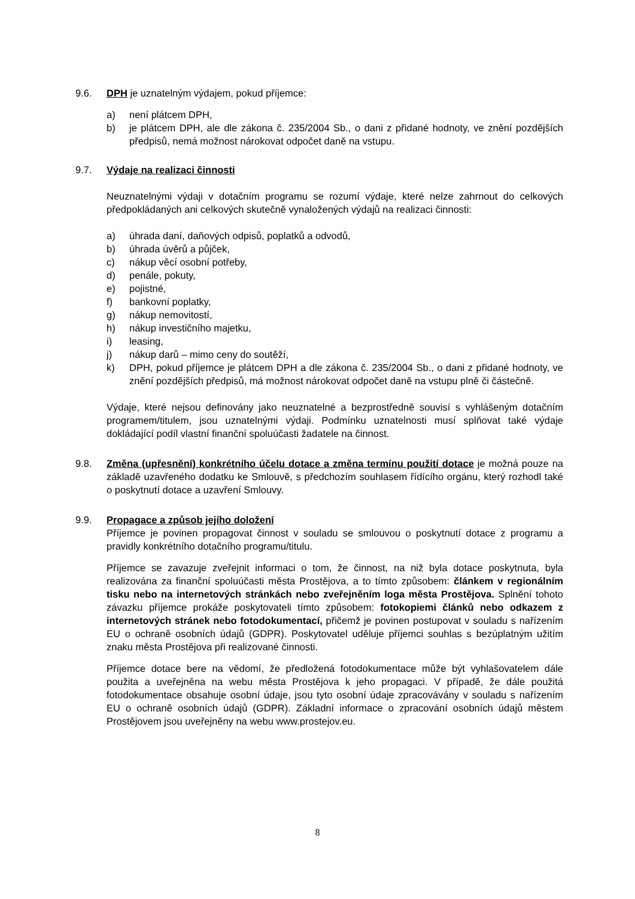9.6. DPH je uznatelným výdajem, pokud příjemce:
a) není plátcem DPH,
b) je plátcem DPH, ale dle zákona č. 235/2004 Sb., o dani z přidané hodnoty, ve znění pozdějších předpisů, nemá možnost nárokovat odpočet daně na vstupu.
9.7. Výdaje na realizaci činnosti
Neuznatelnými výdaji v dotačním programu se rozumí výdaje, které nelze zahrnout do celkových předpokládaných ani celkových skutečně vynaložených výdajů na realizaci činnosti:
a) úhrada daní, daňových odpisů, poplatků a odvodů,
b) úhrada úvěrů a půjček,
c) nákup věcí osobní potřeby,
d) penále, pokuty,
e) pojistné,
f) bankovní poplatky,
g) nákup nemovitostí,
h) nákup investičního majetku,
i) leasing,
j) nákup darů – mimo ceny do soutěží,
k) DPH, pokud příjemce je plátcem DPH a dle zákona č. 235/2004 Sb., o dani z přidané hodnoty, ve znění pozdějších předpisů, má možnost nárokovat odpočet daně na vstupu plně či částečně.
Výdaje, které nejsou definovány jako neuznatelné a bezprostředně souvisí s vyhlášeným dotačním programem/titulem, jsou uznatelnými výdaji. Podmínku uznatelnosti musí splňovat také výdaje dokládající podíl vlastní finanční spoluúčasti žadatele na činnost.
9.8. Změna (upřesnění) konkrétního účelu dotace a změna termínu použití dotace je možná pouze na základě uzavřeného dodatku ke Smlouvě, s předchozím souhlasem řídícího orgánu, který rozhodl také o poskytnutí dotace a uzavření Smlouvy.
9.9. Propagace a způsob jejího doložení
Příjemce je povinen propagovat činnost v souladu se smlouvou o poskytnutí dotace z programu a pravidly konkrétního dotačního programu/titulu.
Příjemce se zavazuje zveřejnit informaci o tom, že činnost, na niž byla dotace poskytnuta, byla realizována za finanční spoluúčasti města Prostějova, a to tímto způsobem: článkem v regionálním tisku nebo na internetových stránkách nebo zveřejněním loga města Prostějova. Splnění tohoto závazku příjemce prokáže poskytovateli tímto způsobem: fotokopiemi článků nebo odkazem z internetových stránek nebo fotodokumentací, přičemž je povinen postupovat v souladu s nařízením EU o ochraně osobních údajů (GDPR). Poskytovatel uděluje příjemci souhlas s bezúplatným užitím znaku města Prostějova při realizované činnosti.
Příjemce dotace bere na vědomí, že předložená fotodokumentace může být vyhlašovatelem dále použita a uveřejněna na webu města Prostějova k jeho propagaci. V případě, že dále použitá fotodokumentace obsahuje osobní údaje, jsou tyto osobní údaje zpracovávány v souladu s nařízením EU o ochraně osobních údajů (GDPR). Základní informace o zpracování osobních údajů městem Prostějovem jsou uveřejněny na webu www.prostejov.eu.
8